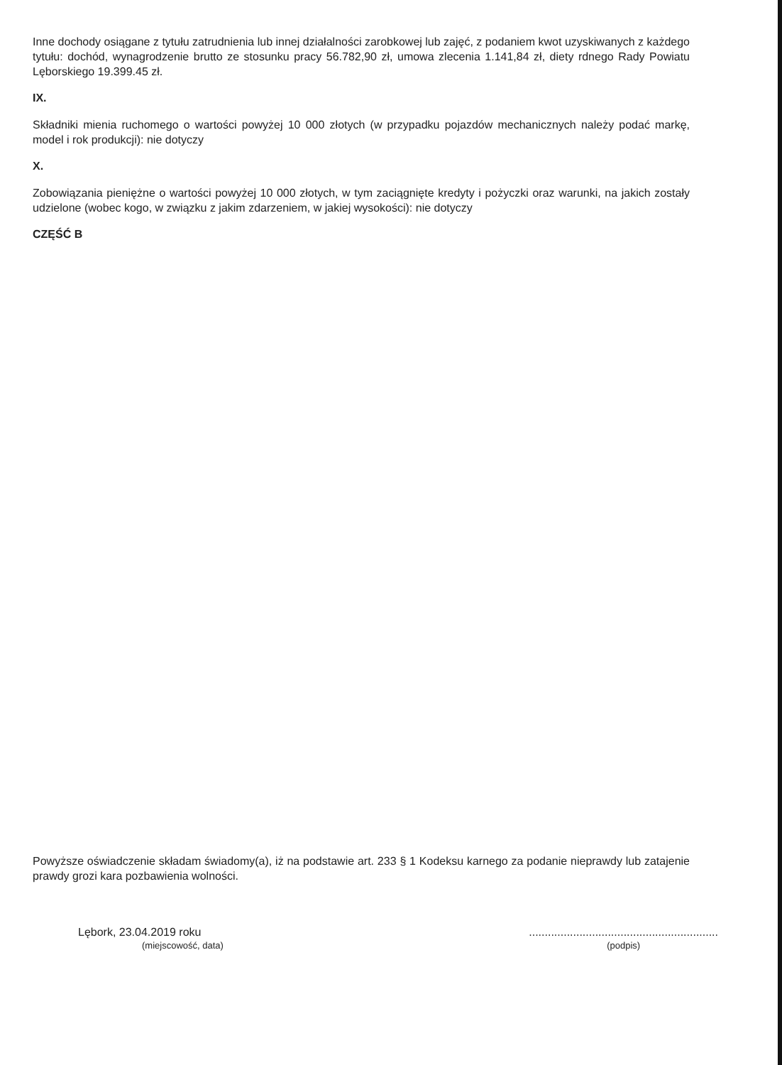Inne dochody osiągane z tytułu zatrudnienia lub innej działalności zarobkowej lub zajęć, z podaniem kwot uzyskiwanych z każdego tytułu: dochód, wynagrodzenie brutto ze stosunku pracy 56.782,90 zł, umowa zlecenia 1.141,84 zł, diety rdnego Rady Powiatu Lęborskiego 19.399.45 zł.
IX.
Składniki mienia ruchomego o wartości powyżej 10 000 złotych (w przypadku pojazdów mechanicznych należy podać markę, model i rok produkcji): nie dotyczy
X.
Zobowiązania pieniężne o wartości powyżej 10 000 złotych, w tym zaciągnięte kredyty i pożyczki oraz warunki, na jakich zostały udzielone (wobec kogo, w związku z jakim zdarzeniem, w jakiej wysokości): nie dotyczy
CZĘŚĆ B
Powyższe oświadczenie składam świadomy(a), iż na podstawie art. 233 § 1 Kodeksu karnego za podanie nieprawdy lub zatajenie prawdy grozi kara pozbawienia wolności.
Lębork, 23.04.2019 roku
(miejscowość, data)
............................................................
(podpis)